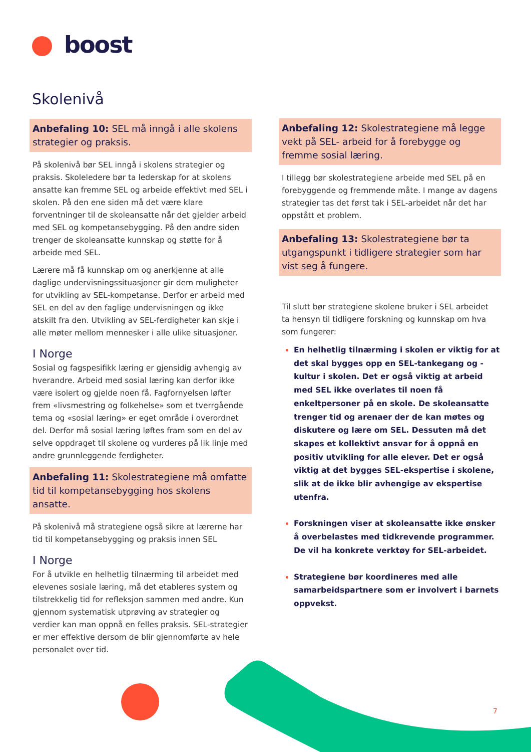boost
Skolenivå
Anbefaling 10: SEL må inngå i alle skolens strategier og praksis.
På skolenivå bør SEL inngå i skolens strategier og praksis. Skoleledere bør ta lederskap for at skolens ansatte kan fremme SEL og arbeide effektivt med SEL i skolen. På den ene siden må det være klare forventninger til de skoleansatte når det gjelder arbeid med SEL og kompetansebygging. På den andre siden trenger de skoleansatte kunnskap og støtte for å arbeide med SEL.
Lærere må få kunnskap om og anerkjenne at alle daglige undervisningssituasjoner gir dem muligheter for utvikling av SEL-kompetanse. Derfor er arbeid med SEL en del av den faglige undervisningen og ikke atskilt fra den. Utvikling av SEL-ferdigheter kan skje i alle møter mellom mennesker i alle ulike situasjoner.
I Norge
Sosial og fagspesifikk læring er gjensidig avhengig av hverandre. Arbeid med sosial læring kan derfor ikke være isolert og gjelde noen få. Fagfornyelsen løfter frem «livsmestring og folkehelse» som et tverrgående tema og «sosial læring» er eget område i overordnet del. Derfor må sosial læring løftes fram som en del av selve oppdraget til skolene og vurderes på lik linje med andre grunnleggende ferdigheter.
Anbefaling 11: Skolestrategiene må omfatte tid til kompetansebygging hos skolens ansatte.
På skolenivå må strategiene også sikre at lærerne har tid til kompetansebygging og praksis innen SEL
I Norge
For å utvikle en helhetlig tilnærming til arbeidet med elevenes sosiale læring, må det etableres system og tilstrekkelig tid for refleksjon sammen med andre. Kun gjennom systematisk utprøving av strategier og verdier kan man oppnå en felles praksis. SEL-strategier er mer effektive dersom de blir gjennomførte av hele personalet over tid.
Anbefaling 12: Skolestrategiene må legge vekt på SEL- arbeid for å forebygge og fremme sosial læring.
I tillegg bør skolestrategiene arbeide med SEL på en forebyggende og fremmende måte. I mange av dagens strategier tas det først tak i SEL-arbeidet når det har oppstått et problem.
Anbefaling 13: Skolestrategiene bør ta utgangspunkt i tidligere strategier som har vist seg å fungere.
Til slutt bør strategiene skolene bruker i SEL arbeidet ta hensyn til tidligere forskning og kunnskap om hva som fungerer:
En helhetlig tilnærming i skolen er viktig for at det skal bygges opp en SEL-tankegang og -kultur i skolen. Det er også viktig at arbeid med SEL ikke overlates til noen få enkeltpersoner på en skole. De skoleansatte trenger tid og arenaer der de kan møtes og diskutere og lære om SEL. Dessuten må det skapes et kollektivt ansvar for å oppnå en positiv utvikling for alle elever. Det er også viktig at det bygges SEL-ekspertise i skolene, slik at de ikke blir avhengige av ekspertise utenfra.
Forskningen viser at skoleansatte ikke ønsker å overbelastes med tidkrevende programmer. De vil ha konkrete verktøy for SEL-arbeidet.
Strategiene bør koordineres med alle samarbeidspartnere som er involvert i barnets oppvekst.
7